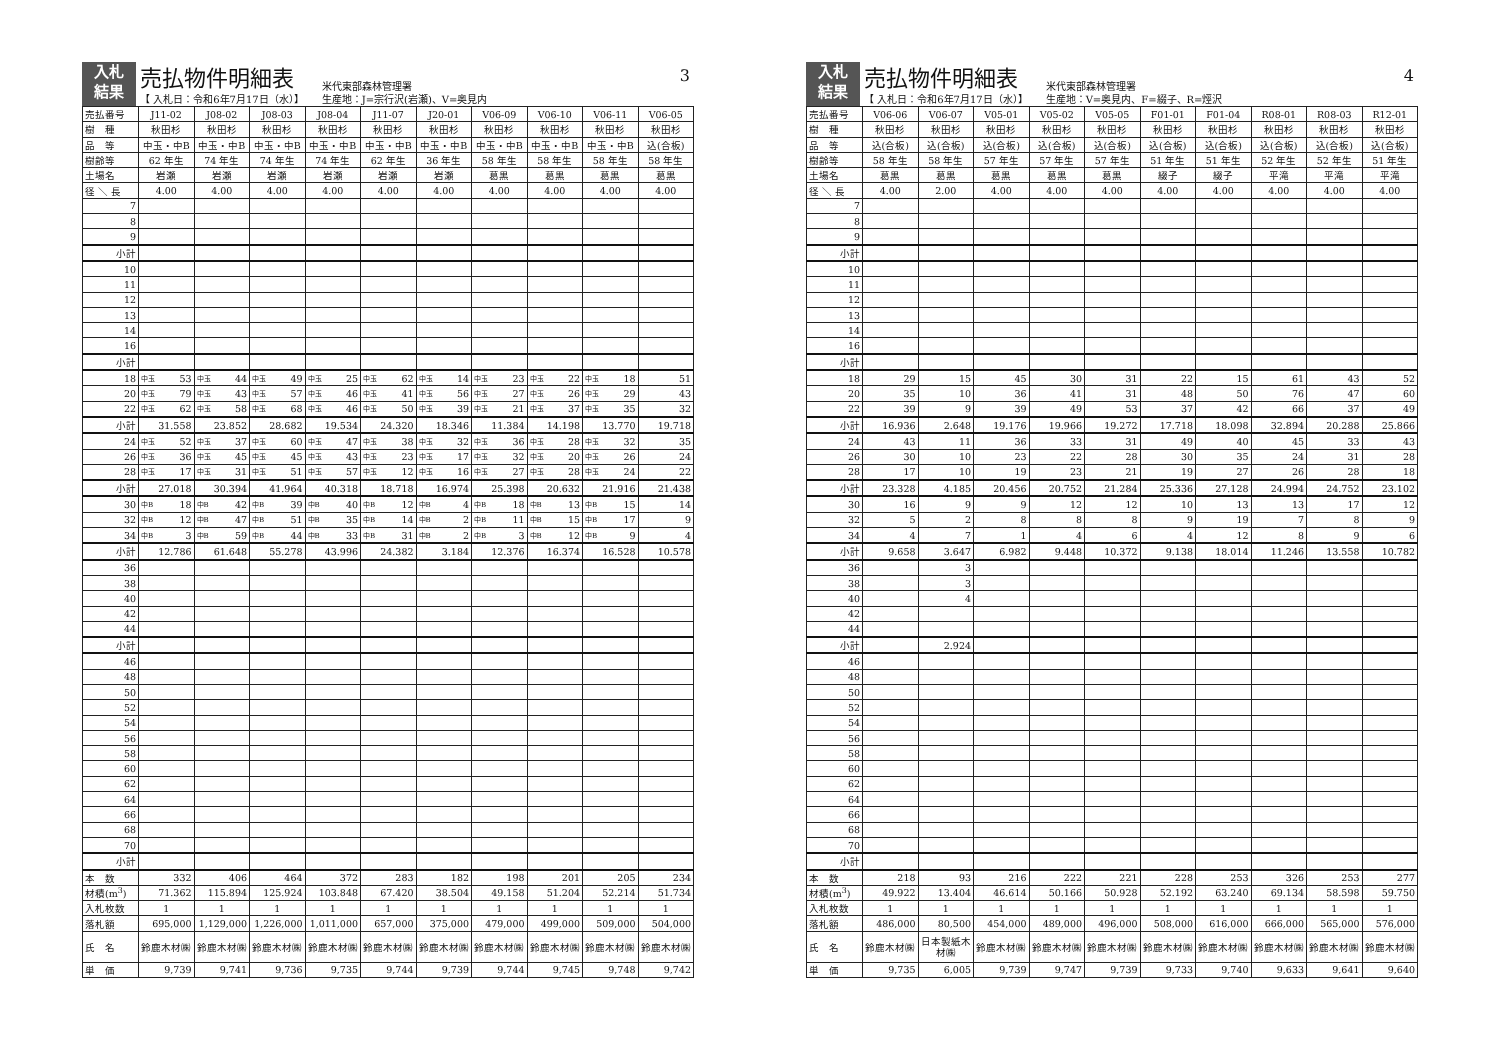入札
結果
売払物件明細表
【 入札日：令和6年7月17日（水）】
米代東部森林管理署
生産地：J=宗行沢(岩瀬)、V=奥見内
3
| 売払番号 | J11-02 | J08-02 | J08-03 | J08-04 | J11-07 | J20-01 | V06-09 | V06-10 | V06-11 | V06-05 |
| 樹 種 | 秋田杉 | 秋田杉 | 秋田杉 | 秋田杉 | 秋田杉 | 秋田杉 | 秋田杉 | 秋田杉 | 秋田杉 | 秋田杉 |
| 品 等 | 中玉・中B | 中玉・中B | 中玉・中B | 中玉・中B | 中玉・中B | 中玉・中B | 中玉・中B | 中玉・中B | 中玉・中B | 込(合板) |
| 樹齢等 | 62 年生 | 74 年生 | 74 年生 | 74 年生 | 62 年生 | 36 年生 | 58 年生 | 58 年生 | 58 年生 | 58 年生 |
| 土場名 | 岩瀬 | 岩瀬 | 岩瀬 | 岩瀬 | 岩瀬 | 岩瀬 | 葛黒 | 葛黒 | 葛黒 | 葛黒 |
| 径 ＼ 長 | 4.00 | 4.00 | 4.00 | 4.00 | 4.00 | 4.00 | 4.00 | 4.00 | 4.00 | 4.00 |
| 7 | | | | | | | | | | |
| 8 | | | | | | | | | | |
| 9 | | | | | | | | | | |
| 小計 | | | | | | | | | | |
| 10 | | | | | | | | | | |
| 11 | | | | | | | | | | |
| 12 | | | | | | | | | | |
| 13 | | | | | | | | | | |
| 14 | | | | | | | | | | |
| 16 | | | | | | | | | | |
| 小計 | | | | | | | | | | |
| 18 | 中玉 53 | 中玉 44 | 中玉 49 | 中玉 25 | 中玉 62 | 中玉 14 | 中玉 23 | 中玉 22 | 中玉 18 | 51 |
| 20 | 中玉 79 | 中玉 43 | 中玉 57 | 中玉 46 | 中玉 41 | 中玉 56 | 中玉 27 | 中玉 26 | 中玉 29 | 43 |
| 22 | 中玉 62 | 中玉 58 | 中玉 68 | 中玉 46 | 中玉 50 | 中玉 39 | 中玉 21 | 中玉 37 | 中玉 35 | 32 |
| 小計 | 31.558 | 23.852 | 28.682 | 19.534 | 24.320 | 18.346 | 11.384 | 14.198 | 13.770 | 19.718 |
| 24 | 中玉 52 | 中玉 37 | 中玉 60 | 中玉 47 | 中玉 38 | 中玉 32 | 中玉 36 | 中玉 28 | 中玉 32 | 35 |
| 26 | 中玉 36 | 中玉 45 | 中玉 45 | 中玉 43 | 中玉 23 | 中玉 17 | 中玉 32 | 中玉 20 | 中玉 26 | 24 |
| 28 | 中玉 17 | 中玉 31 | 中玉 51 | 中玉 57 | 中玉 12 | 中玉 16 | 中玉 27 | 中玉 28 | 中玉 24 | 22 |
| 小計 | 27.018 | 30.394 | 41.964 | 40.318 | 18.718 | 16.974 | 25.398 | 20.632 | 21.916 | 21.438 |
| 30 | 中B 18 | 中B 42 | 中B 39 | 中B 40 | 中B 12 | 中B 4 | 中B 18 | 中B 13 | 中B 15 | 14 |
| 32 | 中B 12 | 中B 47 | 中B 51 | 中B 35 | 中B 14 | 中B 2 | 中B 11 | 中B 15 | 中B 17 | 9 |
| 34 | 中B 3 | 中B 59 | 中B 44 | 中B 33 | 中B 31 | 中B 2 | 中B 3 | 中B 12 | 中B 9 | 4 |
| 小計 | 12.786 | 61.648 | 55.278 | 43.996 | 24.382 | 3.184 | 12.376 | 16.374 | 16.528 | 10.578 |
| 36 | | | | | | | | | | |
| 38 | | | | | | | | | | |
| 40 | | | | | | | | | | |
| 42 | | | | | | | | | | |
| 44 | | | | | | | | | | |
| 小計 | | | | | | | | | | |
| 46 | | | | | | | | | | |
| 48 | | | | | | | | | | |
| 50 | | | | | | | | | | |
| 52 | | | | | | | | | | |
| 54 | | | | | | | | | | |
| 56 | | | | | | | | | | |
| 58 | | | | | | | | | | |
| 60 | | | | | | | | | | |
| 62 | | | | | | | | | | |
| 64 | | | | | | | | | | |
| 66 | | | | | | | | | | |
| 68 | | | | | | | | | | |
| 70 | | | | | | | | | | |
| 小計 | | | | | | | | | | |
| 本 数 | 332 | 406 | 464 | 372 | 283 | 182 | 198 | 201 | 205 | 234 |
| 材積(m<sup>3</sup>) | 71.362 | 115.894 | 125.924 | 103.848 | 67.420 | 38.504 | 49.158 | 51.204 | 52.214 | 51.734 |
| 入札枚数 | 1 | 1 | 1 | 1 | 1 | 1 | 1 | 1 | 1 | 1 |
| 落札額 | 695,000 | 1,129,000 | 1,226,000 | 1,011,000 | 657,000 | 375,000 | 479,000 | 499,000 | 509,000 | 504,000 |
| 氏 名 | 鈴鹿木材㈱ | 鈴鹿木材㈱ | 鈴鹿木材㈱ | 鈴鹿木材㈱ | 鈴鹿木材㈱ | 鈴鹿木材㈱ | 鈴鹿木材㈱ | 鈴鹿木材㈱ | 鈴鹿木材㈱ | 鈴鹿木材㈱ |
| 単 価 | 9,739 | 9,741 | 9,736 | 9,735 | 9,744 | 9,739 | 9,744 | 9,745 | 9,748 | 9,742 |
入札
結果
売払物件明細表
【 入札日：令和6年7月17日（水）】
米代東部森林管理署
生産地：V=奥見内、F=綴子、R=烴沢
4
| 売払番号 | V06-06 | V06-07 | V05-01 | V05-02 | V05-05 | F01-01 | F01-04 | R08-01 | R08-03 | R12-01 |
| 樹 種 | 秋田杉 | 秋田杉 | 秋田杉 | 秋田杉 | 秋田杉 | 秋田杉 | 秋田杉 | 秋田杉 | 秋田杉 | 秋田杉 |
| 品 等 | 込(合板) | 込(合板) | 込(合板) | 込(合板) | 込(合板) | 込(合板) | 込(合板) | 込(合板) | 込(合板) | 込(合板) |
| 樹齢等 | 58 年生 | 58 年生 | 57 年生 | 57 年生 | 57 年生 | 51 年生 | 51 年生 | 52 年生 | 52 年生 | 51 年生 |
| 土場名 | 葛黒 | 葛黒 | 葛黒 | 葛黒 | 葛黒 | 綴子 | 綴子 | 平滝 | 平滝 | 平滝 |
| 径 ＼ 長 | 4.00 | 2.00 | 4.00 | 4.00 | 4.00 | 4.00 | 4.00 | 4.00 | 4.00 | 4.00 |
| 7 | | | | | | | | | | |
| 8 | | | | | | | | | | |
| 9 | | | | | | | | | | |
| 小計 | | | | | | | | | | |
| 10 | | | | | | | | | | |
| 11 | | | | | | | | | | |
| 12 | | | | | | | | | | |
| 13 | | | | | | | | | | |
| 14 | | | | | | | | | | |
| 16 | | | | | | | | | | |
| 小計 | | | | | | | | | | |
| 18 | 29 | 15 | 45 | 30 | 31 | 22 | 15 | 61 | 43 | 52 |
| 20 | 35 | 10 | 36 | 41 | 31 | 48 | 50 | 76 | 47 | 60 |
| 22 | 39 | 9 | 39 | 49 | 53 | 37 | 42 | 66 | 37 | 49 |
| 小計 | 16.936 | 2.648 | 19.176 | 19.966 | 19.272 | 17.718 | 18.098 | 32.894 | 20.288 | 25.866 |
| 24 | 43 | 11 | 36 | 33 | 31 | 49 | 40 | 45 | 33 | 43 |
| 26 | 30 | 10 | 23 | 22 | 28 | 30 | 35 | 24 | 31 | 28 |
| 28 | 17 | 10 | 19 | 23 | 21 | 19 | 27 | 26 | 28 | 18 |
| 小計 | 23.328 | 4.185 | 20.456 | 20.752 | 21.284 | 25.336 | 27.128 | 24.994 | 24.752 | 23.102 |
| 30 | 16 | 9 | 9 | 12 | 12 | 10 | 13 | 13 | 17 | 12 |
| 32 | 5 | 2 | 8 | 8 | 8 | 9 | 19 | 7 | 8 | 9 |
| 34 | 4 | 7 | 1 | 4 | 6 | 4 | 12 | 8 | 9 | 6 |
| 小計 | 9.658 | 3.647 | 6.982 | 9.448 | 10.372 | 9.138 | 18.014 | 11.246 | 13.558 | 10.782 |
| 36 | | 3 | | | | | | | | |
| 38 | | 3 | | | | | | | | |
| 40 | | 4 | | | | | | | | |
| 42 | | | | | | | | | | |
| 44 | | | | | | | | | | |
| 小計 | | 2.924 | | | | | | | | |
| 46 | | | | | | | | | | |
| 48 | | | | | | | | | | |
| 50 | | | | | | | | | | |
| 52 | | | | | | | | | | |
| 54 | | | | | | | | | | |
| 56 | | | | | | | | | | |
| 58 | | | | | | | | | | |
| 60 | | | | | | | | | | |
| 62 | | | | | | | | | | |
| 64 | | | | | | | | | | |
| 66 | | | | | | | | | | |
| 68 | | | | | | | | | | |
| 70 | | | | | | | | | | |
| 小計 | | | | | | | | | | |
| 本 数 | 218 | 93 | 216 | 222 | 221 | 228 | 253 | 326 | 253 | 277 |
| 材積(m<sup>3</sup>) | 49.922 | 13.404 | 46.614 | 50.166 | 50.928 | 52.192 | 63.240 | 69.134 | 58.598 | 59.750 |
| 入札枚数 | 1 | 1 | 1 | 1 | 1 | 1 | 1 | 1 | 1 | 1 |
| 落札額 | 486,000 | 80,500 | 454,000 | 489,000 | 496,000 | 508,000 | 616,000 | 666,000 | 565,000 | 576,000 |
| 氏 名 | 鈴鹿木材㈱ | 日本製紙木材㈱ | 鈴鹿木材㈱ | 鈴鹿木材㈱ | 鈴鹿木材㈱ | 鈴鹿木材㈱ | 鈴鹿木材㈱ | 鈴鹿木材㈱ | 鈴鹿木材㈱ | 鈴鹿木材㈱ |
| 単 価 | 9,735 | 6,005 | 9,739 | 9,747 | 9,739 | 9,733 | 9,740 | 9,633 | 9,641 | 9,640 |